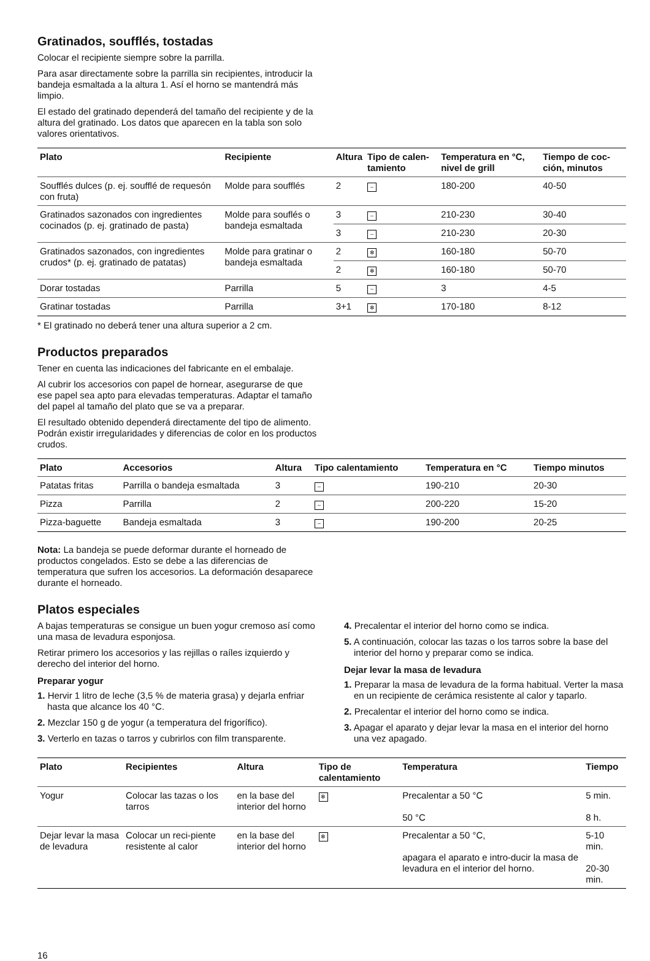Gratinados, soufflés, tostadas
Colocar el recipiente siempre sobre la parrilla.
Para asar directamente sobre la parrilla sin recipientes, introducir la bandeja esmaltada a la altura 1. Así el horno se mantendrá más limpio.
El estado del gratinado dependerá del tamaño del recipiente y de la altura del gratinado. Los datos que aparecen en la tabla son solo valores orientativos.
| Plato | Recipiente | Altura | Tipo de calen-tamiento | Temperatura en °C, nivel de grill | Tiempo de coc-ción, minutos |
| --- | --- | --- | --- | --- | --- |
| Soufflés dulces (p. ej. soufflé de requesón con fruta) | Molde para soufflés | 2 | – | 180-200 | 40-50 |
| Gratinados sazonados con ingredientes cocinados (p. ej. gratinado de pasta) | Molde para souflés o bandeja esmaltada | 3 | – | 210-230 | 30-40 |
| | | 3 | – | 210-230 | 20-30 |
| Gratinados sazonados, con ingredientes crudos* (p. ej. gratinado de patatas) | Molde para gratinar o bandeja esmaltada | 2 | ✻ | 160-180 | 50-70 |
| | | 2 | ✻ | 160-180 | 50-70 |
| Dorar tostadas | Parrilla | 5 | ~ | 3 | 4-5 |
| Gratinar tostadas | Parrilla | 3+1 | ✻ | 170-180 | 8-12 |
* El gratinado no deberá tener una altura superior a 2 cm.
Productos preparados
Tener en cuenta las indicaciones del fabricante en el embalaje.
Al cubrir los accesorios con papel de hornear, asegurarse de que ese papel sea apto para elevadas temperaturas. Adaptar el tamaño del papel al tamaño del plato que se va a preparar.
El resultado obtenido dependerá directamente del tipo de alimento. Podrán existir irregularidades y diferencias de color en los productos crudos.
| Plato | Accesorios | Altura | Tipo calentamiento | Temperatura en °C | Tiempo minutos |
| --- | --- | --- | --- | --- | --- |
| Patatas fritas | Parrilla o bandeja esmaltada | 3 | – | 190-210 | 20-30 |
| Pizza | Parrilla | 2 | – | 200-220 | 15-20 |
| Pizza-baguette | Bandeja esmaltada | 3 | – | 190-200 | 20-25 |
Nota: La bandeja se puede deformar durante el horneado de productos congelados. Esto se debe a las diferencias de temperatura que sufren los accesorios. La deformación desaparece durante el horneado.
Platos especiales
A bajas temperaturas se consigue un buen yogur cremoso así como una masa de levadura esponjosa.
Retirar primero los accesorios y las rejillas o raíles izquierdo y derecho del interior del horno.
Preparar yogur
1. Hervir 1 litro de leche (3,5 % de materia grasa) y dejarla enfriar hasta que alcance los 40 °C.
2. Mezclar 150 g de yogur (a temperatura del frigorífico).
3. Verterlo en tazas o tarros y cubrirlos con film transparente.
4. Precalentar el interior del horno como se indica.
5. A continuación, colocar las tazas o los tarros sobre la base del interior del horno y preparar como se indica.
Dejar levar la masa de levadura
1. Preparar la masa de levadura de la forma habitual. Verter la masa en un recipiente de cerámica resistente al calor y taparlo.
2. Precalentar el interior del horno como se indica.
3. Apagar el aparato y dejar levar la masa en el interior del horno una vez apagado.
| Plato | Recipientes | Altura | Tipo de calentamiento | Temperatura | Tiempo |
| --- | --- | --- | --- | --- | --- |
| Yogur | Colocar las tazas o los tarros | en la base del interior del horno | ✻ | Precalentar a 50 °C 50 °C | 5 min. 8 h. |
| Dejar levar la masa de levadura | Colocar un reci-piente resistente al calor | en la base del interior del horno | ✻ | Precalentar a 50 °C, apagara el aparato e intro-ducir la masa de levadura en el interior del horno. | 5-10 min. 20-30 min. |
16